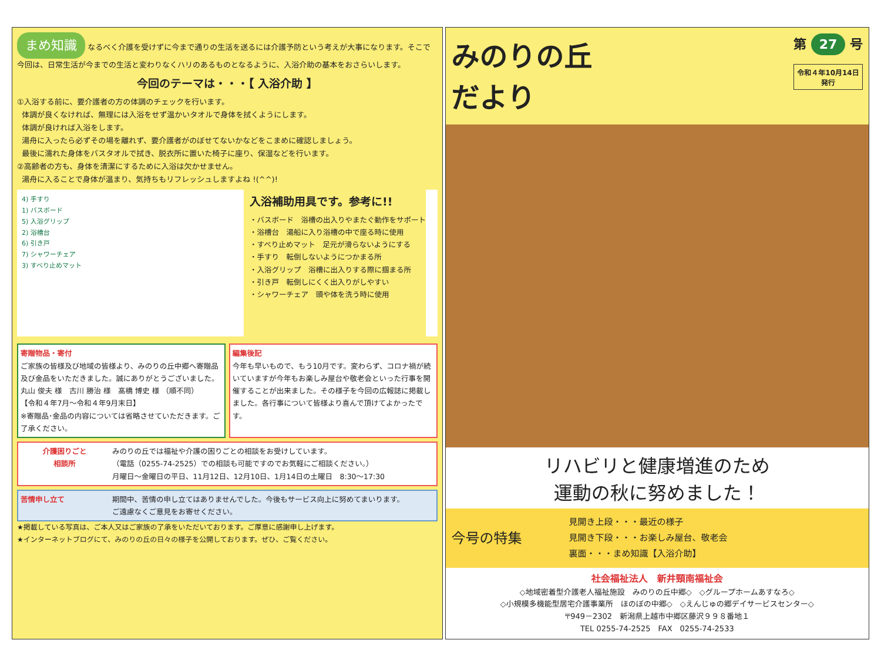まめ知識 なるべく介護を受けずに今まで通りの生活を送るには介護予防という考えが大事になります。そこで今回は、日常生活が今までの生活と変わりなくハリのあるものとなるように、入浴介助の基本をおさらいします。
今回のテーマは・・・【 入浴介助 】
①入浴する前に、要介護者の方の体調のチェックを行います。
体調が良くなければ、無理には入浴をせず温かいタオルで身体を拭くようにします。
体調が良ければ入浴をします。
湯舟に入ったら必ずその場を離れず、要介護者がのぼせてないかなどをこまめに確認しましょう。
最後に濡れた身体をバスタオルで拭き、脱衣所に置いた椅子に座り、保湿などを行います。
②高齢者の方も、身体を清潔にするために入浴は欠かせません。
湯舟に入ることで身体が温まり、気持ちもリフレッシュしますよね !(^^)!
4) 手すり
1) バスボード
5) 入浴グリップ
2) 浴槽台
6) 引き戸
7) シャワーチェア
3) すべり止めマット
入浴補助用具です。参考に!!
・バスボード　浴槽の出入りやまたぐ動作をサポート
・浴槽台　湯船に入り浴槽の中で座る時に使用
・すべり止めマット　足元が滑らないようにする
・手すり　転倒しないようにつかまる所
・入浴グリップ　浴槽に出入りする際に掴まる所
・引き戸　転倒しにくく出入りがしやすい
・シャワーチェア　頭や体を洗う時に使用
寄贈物品・寄付
ご家族の皆様及び地域の皆様より、みのりの丘中郷へ寄贈品及び金品をいただきました。誠にありがとうございました。
丸山 俊夫 様　古川 勝治 様　髙橋 博史 様 （順不同）
【令和４年7月～令和４年9月末日】
※寄贈品･金品の内容については省略させていただきます。ご了承ください。
編集後記
今年も早いもので、もう10月です。変わらず、コロナ禍が続いていますが今年もお楽しみ屋台や敬老会といった行事を開催することが出来ました。その様子を今回の広報誌に掲載しました。各行事について皆様より喜んで頂けてよかったです。
介護困りごと
相談所
みのりの丘では福祉や介護の困りごとの相談をお受けしています。
（電話（0255-74-2525）での相談も可能ですのでお気軽にご相談ください。）
月曜日～金曜日の平日、11月12日、12月10日、1月14日の土曜日　8:30～17:30
苦情申し立て 期間中、苦情の申し立てはありませんでした。今後もサービス向上に努めてまいります。
ご遠慮なくご意見をお寄せください。
★掲載している写真は、ご本人又はご家族の了承をいただいております。ご厚意に感謝申し上げます。
★インターネットブログにて、みのりの丘の日々の様子を公開しております。ぜひ、ご覧ください。
みのりの丘
だより
第 27 号
令和４年10月14日
発行
リハビリと健康増進のため
運動の秋に努めました！
今号の特集
見開き上段・・・最近の様子
見開き下段・・・お楽しみ屋台、敬老会
裏面・・・まめ知識【入浴介助】
社会福祉法人　新井頸南福祉会
◇地域密着型介護老人福祉施設　みのりの丘中郷◇　◇グループホームあすなろ◇
◇小規模多機能型居宅介護事業所　ほのぼの中郷◇　◇えんじゅの郷デイサービスセンター◇
〒949－2302　新潟県上越市中郷区藤沢９９８番地１
TEL 0255-74-2525　FAX　0255-74-2533